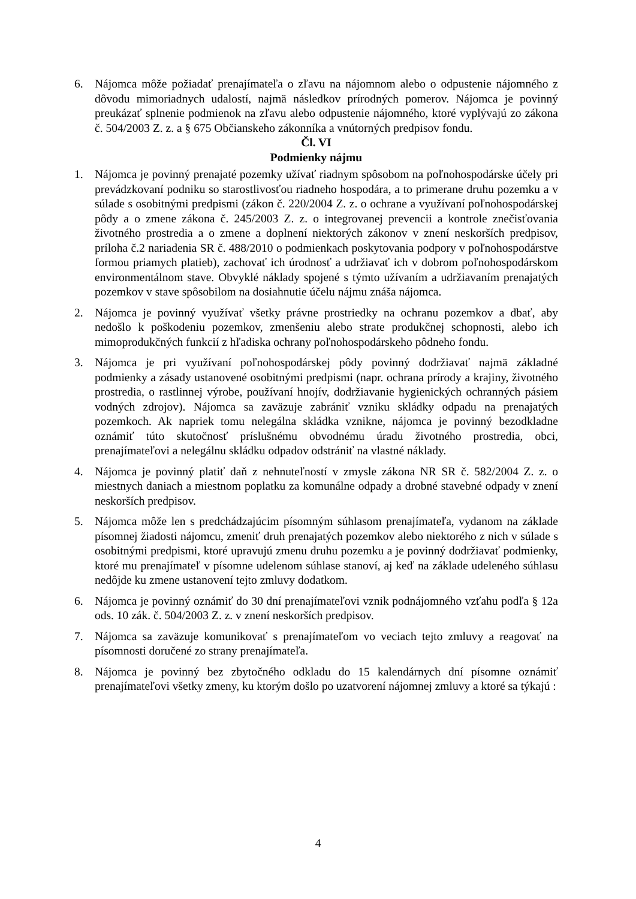6. Nájomca môže požiadať prenajímateľa o zľavu na nájomnom alebo o odpustenie nájomného z dôvodu mimoriadnych udalostí, najmä následkov prírodných pomerov. Nájomca je povinný preukázať splnenie podmienok na zľavu alebo odpustenie nájomného, ktoré vyplývajú zo zákona č. 504/2003 Z. z. a § 675 Občianskeho zákonníka a vnútorných predpisov fondu.
Čl. VI
Podmienky nájmu
1. Nájomca je povinný prenajaté pozemky užívať riadnym spôsobom na poľnohospodárske účely pri prevádzkovaní podniku so starostlivosťou riadneho hospodára, a to primerane druhu pozemku a v súlade s osobitnými predpismi (zákon č. 220/2004 Z. z. o ochrane a využívaní poľnohospodárskej pôdy a o zmene zákona č. 245/2003 Z. z. o integrovanej prevencii a kontrole znečisťovania životného prostredia a o zmene a doplnení niektorých zákonov v znení neskorších predpisov, príloha č.2 nariadenia SR č. 488/2010 o podmienkach poskytovania podpory v poľnohospodárstve formou priamych platieb), zachovať ich úrodnosť a udržiavať ich v dobrom poľnohospodárskom environmentálnom stave. Obvyklé náklady spojené s týmto užívaním a udržiavaním prenajatých pozemkov v stave spôsobilom na dosiahnutie účelu nájmu znáša nájomca.
2. Nájomca je povinný využívať všetky právne prostriedky na ochranu pozemkov a dbať, aby nedošlo k poškodeniu pozemkov, zmenšeniu alebo strate produkčnej schopnosti, alebo ich mimoprodukčných funkcií z hľadiska ochrany poľnohospodárskeho pôdneho fondu.
3. Nájomca je pri využívaní poľnohospodárskej pôdy povinný dodržiavať najmä základné podmienky a zásady ustanovené osobitnými predpismi (napr. ochrana prírody a krajiny, životného prostredia, o rastlinnej výrobe, používaní hnojív, dodržiavanie hygienických ochranných pásiem vodných zdrojov). Nájomca sa zaväzuje zabrániť vzniku skládky odpadu na prenajatých pozemkoch. Ak napriek tomu nelegálna skládka vznikne, nájomca je povinný bezodkladne oznámiť túto skutočnosť príslušnému obvodnému úradu životného prostredia, obci, prenajímateľovi a nelegálnu skládku odpadov odstrániť na vlastné náklady.
4. Nájomca je povinný platiť daň z nehnuteľností v zmysle zákona NR SR č. 582/2004 Z. z. o miestnych daniach a miestnom poplatku za komunálne odpady a drobné stavebné odpady v znení neskorších predpisov.
5. Nájomca môže len s predchádzajúcim písomným súhlasom prenajímateľa, vydanom na základe písomnej žiadosti nájomcu, zmeniť druh prenajatých pozemkov alebo niektorého z nich v súlade s osobitnými predpismi, ktoré upravujú zmenu druhu pozemku a je povinný dodržiavať podmienky, ktoré mu prenajímateľ v písomne udelenom súhlase stanoví, aj keď na základe udeleného súhlasu nedôjde ku zmene ustanovení tejto zmluvy dodatkom.
6. Nájomca je povinný oznámiť do 30 dní prenajímateľovi vznik podnájomného vzťahu podľa § 12a ods. 10 zák. č. 504/2003 Z. z. v znení neskorších predpisov.
7. Nájomca sa zaväzuje komunikovať s prenajímateľom vo veciach tejto zmluvy a reagovať na písomnosti doručené zo strany prenajímateľa.
8. Nájomca je povinný bez zbytočného odkladu do 15 kalendárnych dní písomne oznámiť prenajímateľovi všetky zmeny, ku ktorým došlo po uzatvorení nájomnej zmluvy a ktoré sa týkajú :
4